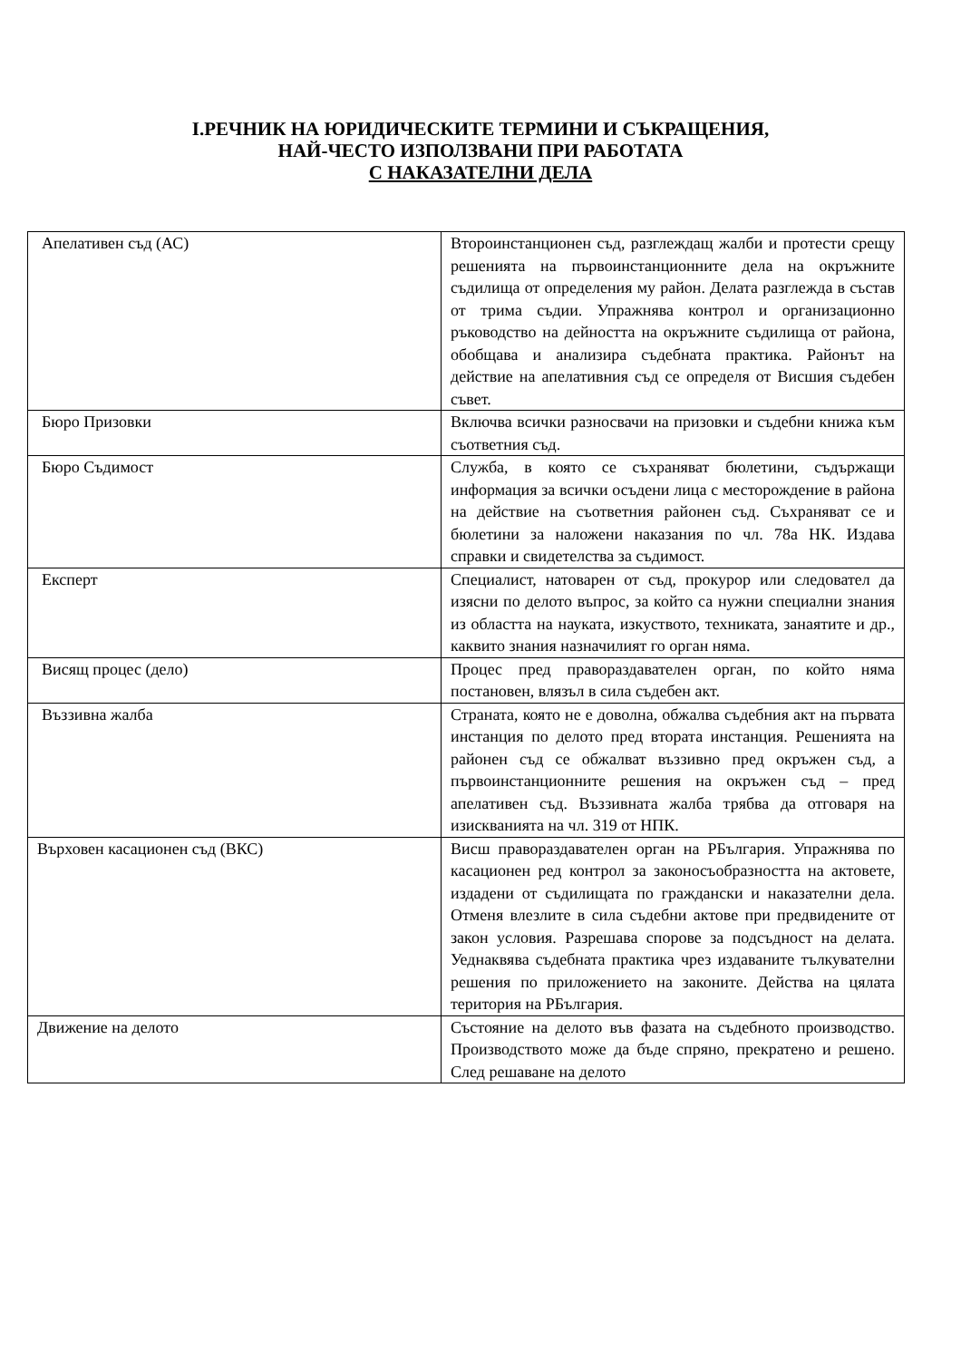I.РЕЧНИК НА ЮРИДИЧЕСКИТЕ ТЕРМИНИ И СЪКРАЩЕНИЯ,
НАЙ-ЧЕСТО ИЗПОЛЗВАНИ ПРИ РАБОТАТА
С НАКАЗАТЕЛНИ ДЕЛА
| Апелативен съд (АС) | Второинстанционен съд, разглеждащ жалби и протести срещу решенията на първоинстанционните дела на окръжните съдилища от определения му район. Делата разглежда в състав от трима съдии. Упражнява контрол и организационно ръководство на дейността на окръжните съдилища от района, обобщава и анализира съдебната практика. Районът на действие на апелативния съд се определя от Висшия съдебен съвет. |
| Бюро Призовки | Включва всички разносвачи на призовки и съдебни книжа към съответния съд. |
| Бюро Съдимост | Служба, в която се съхраняват бюлетини, съдържащи информация за всички осъдени лица с месторождение в района на действие на съответния районен съд. Съхраняват се и бюлетини за наложени наказания по чл. 78а НК. Издава справки и свидетелства за съдимост. |
| Експерт | Специалист, натоварен от съд, прокурор или следовател да изясни по делото въпрос, за който са нужни специални знания из областта на науката, изкуството, техниката, занаятите и др., каквито знания назначилият го орган няма. |
| Висящ процес (дело) | Процес пред правораздавателен орган, по който няма постановен, влязъл в сила съдебен акт. |
| Въззивна жалба | Страната, която не е доволна, обжалва съдебния акт на първата инстанция по делото пред втората инстанция. Решенията на районен съд се обжалват въззивно пред окръжен съд, а първоинстанционните решения на окръжен съд – пред апелативен съд. Въззивната жалба трябва да отговаря на изискванията на чл. 319 от НПК. |
| Върховен касационен съд (ВКС) | Висш правораздавателен орган на РБългария. Упражнява по касационен ред контрол за законосъобразността на актовете, издадени от съдилищата по граждански и наказателни дела. Отменя влезлите в сила съдебни актове при предвидените от закон условия. Разрешава спорове за подсъдност на делата. Уеднаквява съдебната практика чрез издаваните тълкувателни решения по приложението на законите. Действа на цялата територия на РБългария. |
| Движение на делото | Състояние на делото във фазата на съдебното производство. Производството може да бъде спряно, прекратено и решено. След решаване на делото |